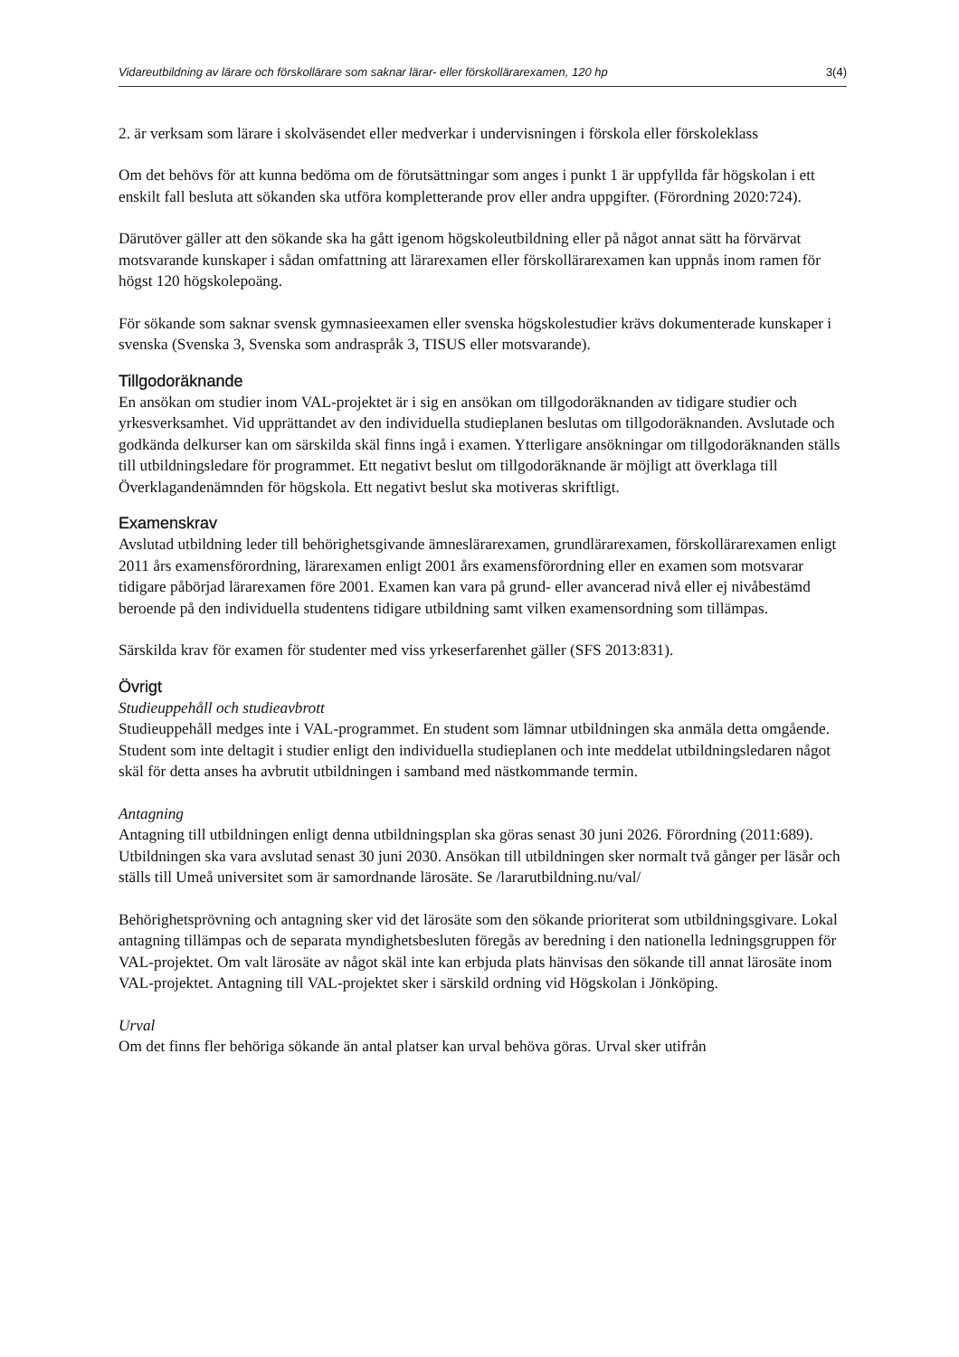Vidareutbildning av lärare och förskollärare som saknar lärar- eller förskollärarexamen, 120 hp 3(4)
2. är verksam som lärare i skolväsendet eller medverkar i undervisningen i förskola eller förskoleklass
Om det behövs för att kunna bedöma om de förutsättningar som anges i punkt 1 är uppfyllda får högskolan i ett enskilt fall besluta att sökanden ska utföra kompletterande prov eller andra uppgifter. (Förordning 2020:724).
Därutöver gäller att den sökande ska ha gått igenom högskoleutbildning eller på något annat sätt ha förvärvat motsvarande kunskaper i sådan omfattning att lärarexamen eller förskollärarexamen kan uppnås inom ramen för högst 120 högskolepoäng.
För sökande som saknar svensk gymnasieexamen eller svenska högskolestudier krävs dokumenterade kunskaper i svenska (Svenska 3, Svenska som andraspråk 3, TISUS eller motsvarande).
Tillgodoräknande
En ansökan om studier inom VAL-projektet är i sig en ansökan om tillgodoräknanden av tidigare studier och yrkesverksamhet. Vid upprättandet av den individuella studieplanen beslutas om tillgodoräknanden. Avslutade och godkända delkurser kan om särskilda skäl finns ingå i examen. Ytterligare ansökningar om tillgodoräknanden ställs till utbildningsledare för programmet. Ett negativt beslut om tillgodoräknande är möjligt att överklaga till Överklagandenämnden för högskola. Ett negativt beslut ska motiveras skriftligt.
Examenskrav
Avslutad utbildning leder till behörighetsgivande ämneslärarexamen, grundlärarexamen, förskollärarexamen enligt 2011 års examensförordning, lärarexamen enligt 2001 års examensförordning eller en examen som motsvarar tidigare påbörjad lärarexamen före 2001. Examen kan vara på grund- eller avancerad nivå eller ej nivåbestämd beroende på den individuella studentens tidigare utbildning samt vilken examensordning som tillämpas.
Särskilda krav för examen för studenter med viss yrkeserfarenhet gäller (SFS 2013:831).
Övrigt
Studieuppehåll och studieavbrott
Studieuppehåll medges inte i VAL-programmet. En student som lämnar utbildningen ska anmäla detta omgående. Student som inte deltagit i studier enligt den individuella studieplanen och inte meddelat utbildningsledaren något skäl för detta anses ha avbrutit utbildningen i samband med nästkommande termin.
Antagning
Antagning till utbildningen enligt denna utbildningsplan ska göras senast 30 juni 2026. Förordning (2011:689). Utbildningen ska vara avslutad senast 30 juni 2030. Ansökan till utbildningen sker normalt två gånger per läsår och ställs till Umeå universitet som är samordnande lärosäte. Se /lararutbildning.nu/val/
Behörighetsprövning och antagning sker vid det lärosäte som den sökande prioriterat som utbildningsgivare. Lokal antagning tillämpas och de separata myndighetsbesluten föregås av beredning i den nationella ledningsgruppen för VAL-projektet. Om valt lärosäte av något skäl inte kan erbjuda plats hänvisas den sökande till annat lärosäte inom VAL-projektet. Antagning till VAL-projektet sker i särskild ordning vid Högskolan i Jönköping.
Urval
Om det finns fler behöriga sökande än antal platser kan urval behöva göras. Urval sker utifrån